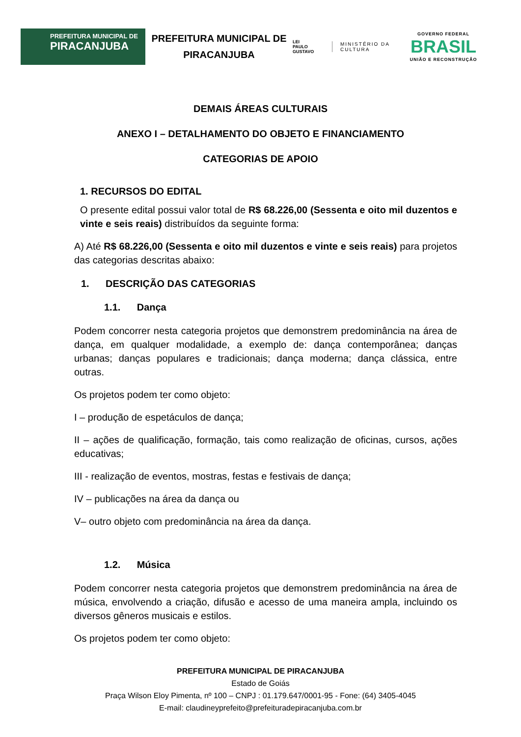PREFEITURA MUNICIPAL DE
PIRACANJUBA
PREFEITURA MUNICIPAL DE PIRACANJUBA
LEI
PAULO
GUSTAVO
MINISTÉRIO DA
CULTURA
GOVERNO FEDERAL
BRASIL
UNIÃO E RECONSTRUÇÃO
DEMAIS ÁREAS CULTURAIS
ANEXO I – DETALHAMENTO DO OBJETO E FINANCIAMENTO
CATEGORIAS DE APOIO
1. RECURSOS DO EDITAL
O presente edital possui valor total de R$ 68.226,00 (Sessenta e oito mil duzentos e vinte e seis reais) distribuídos da seguinte forma:
A) Até R$ 68.226,00 (Sessenta e oito mil duzentos e vinte e seis reais) para projetos das categorias descritas abaixo:
1. DESCRIÇÃO DAS CATEGORIAS
1.1. Dança
Podem concorrer nesta categoria projetos que demonstrem predominância na área de dança, em qualquer modalidade, a exemplo de: dança contemporânea; danças urbanas; danças populares e tradicionais; dança moderna; dança clássica, entre outras.
Os projetos podem ter como objeto:
I – produção de espetáculos de dança;
II – ações de qualificação, formação, tais como realização de oficinas, cursos, ações educativas;
III - realização de eventos, mostras, festas e festivais de dança;
IV – publicações na área da dança ou
V– outro objeto com predominância na área da dança.
1.2. Música
Podem concorrer nesta categoria projetos que demonstrem predominância na área de música, envolvendo a criação, difusão e acesso de uma maneira ampla, incluindo os diversos gêneros musicais e estilos.
Os projetos podem ter como objeto:
PREFEITURA MUNICIPAL DE PIRACANJUBA
Estado de Goiás
Praça Wilson Eloy Pimenta, nº 100 – CNPJ : 01.179.647/0001-95 - Fone: (64) 3405-4045
E-mail: claudineyprefeito@prefeituradepiracanjuba.com.br